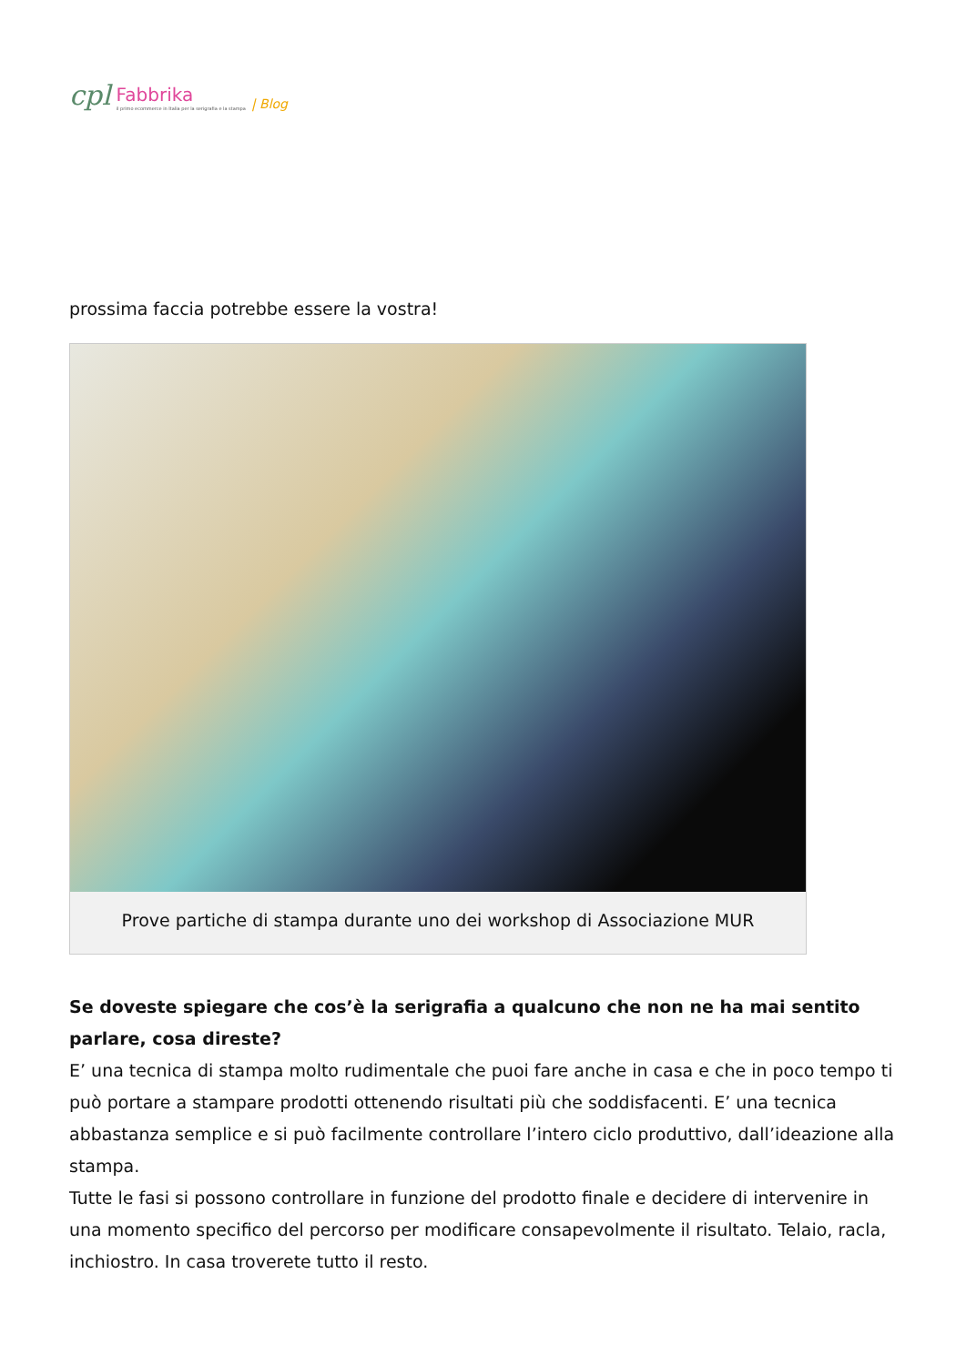cpl Fabbrika
il primo ecommerce in Italia per la serigrafia e la stampa | Blog
prossima faccia potrebbe essere la vostra!
Prove partiche di stampa durante uno dei workshop di Associazione MUR
Se doveste spiegare che cos’è la serigrafia a qualcuno che non ne ha mai sentito parlare, cosa direste?
E’ una tecnica di stampa molto rudimentale che puoi fare anche in casa e che in poco tempo ti può portare a stampare prodotti ottenendo risultati più che soddisfacenti. E’ una tecnica abbastanza semplice e si può facilmente controllare l’intero ciclo produttivo, dall’ideazione alla stampa.
Tutte le fasi si possono controllare in funzione del prodotto finale e decidere di intervenire in una momento specifico del percorso per modificare consapevolmente il risultato. Telaio, racla, inchiostro. In casa troverete tutto il resto.